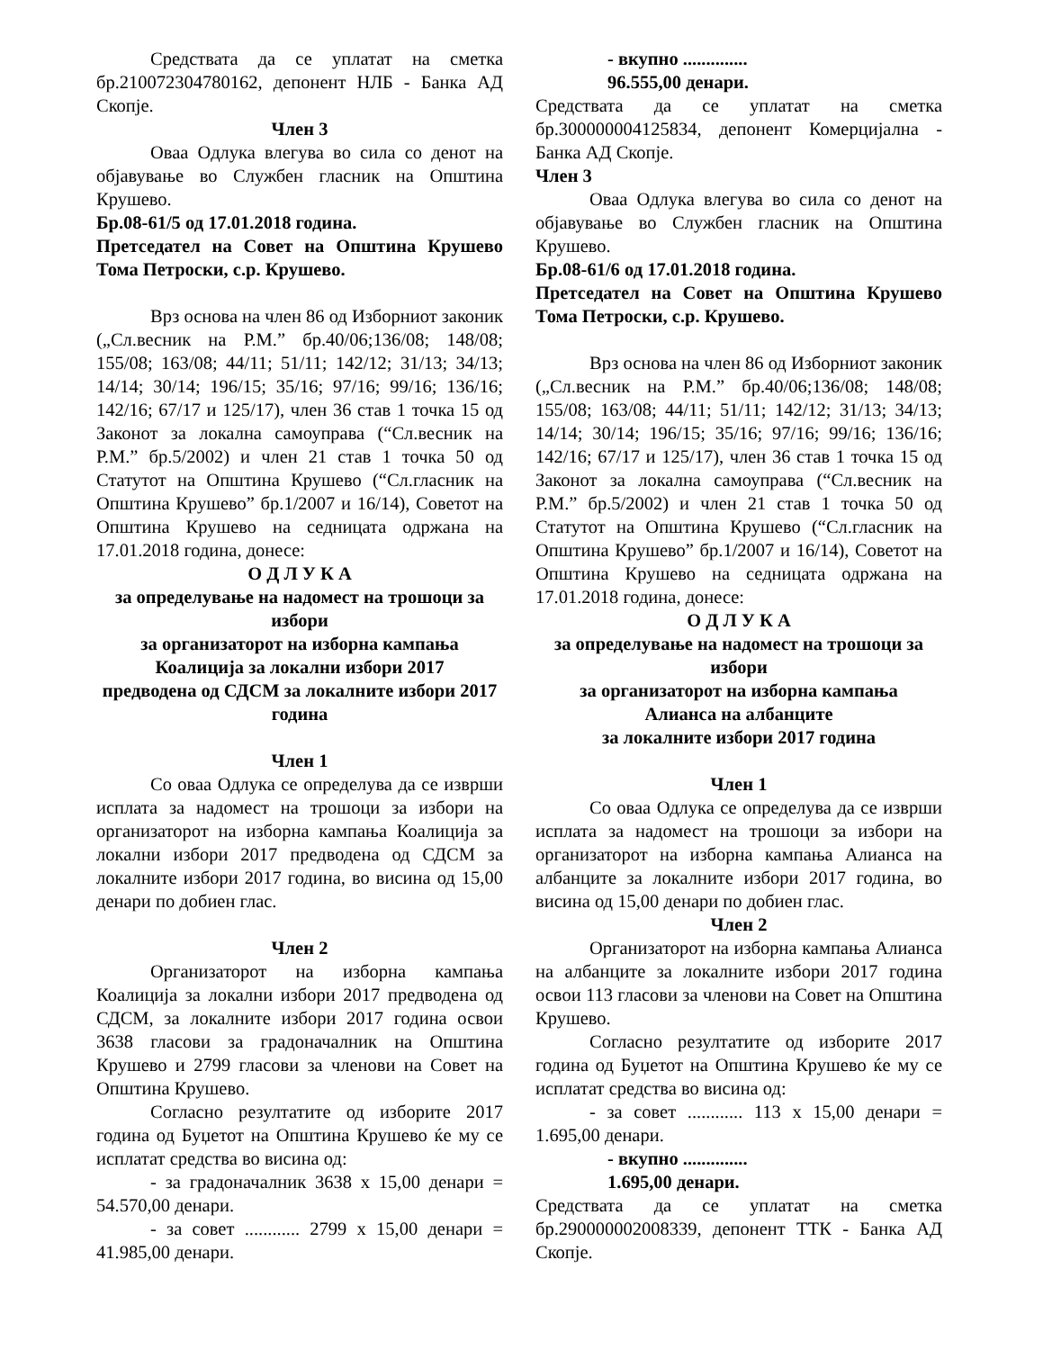Средствата да се уплатат на сметка бр.210072304780162, депонент НЛБ - Банка АД Скопје.
Член 3
Оваа Одлука влегува во сила со денот на објавување во Службен гласник на Општина Крушево.
Бр.08-61/5 од 17.01.2018 година.
Претседател на Совет на Општина Крушево Тома Петроски, с.р. Крушево.
Врз основа на член 86 од Изборниот законик („Сл.весник на Р.М.” бр.40/06;136/08; 148/08; 155/08; 163/08; 44/11; 51/11; 142/12; 31/13; 34/13; 14/14; 30/14; 196/15; 35/16; 97/16; 99/16; 136/16; 142/16; 67/17 и 125/17), член 36 став 1 точка 15 од Законот за локална самоуправа (“Сл.весник на Р.М.” бр.5/2002) и член 21 став 1 точка 50 од Статутот на Општина Крушево (“Сл.гласник на Општина Крушево” бр.1/2007 и 16/14), Советот на Општина Крушево на седницата одржана на 17.01.2018 година, донесе:
О Д Л У К А
за определување на надомест на трошоци за избори
за организаторот на изборна кампања
Коалиција за локални избори 2017
предводена од СДСМ за локалните избори 2017 година
Член 1
Со оваа Одлука се определува да се изврши исплата за надомест на трошоци за избори на организаторот на изборна кампања Коалиција за локални избори 2017 предводена од СДСМ за локалните избори 2017 година, во висина од 15,00 денари по добиен глас.
Член 2
Организаторот на изборна кампања Коалиција за локални избори 2017 предводена од СДСМ, за локалните избори 2017 година освои 3638 гласови за градоначалник на Општина Крушево и 2799 гласови за членови на Совет на Општина Крушево.
Согласно резултатите од изборите 2017 година од Буџетот на Општина Крушево ќе му се исплатат средства во висина од:
- за градоначалник 3638 х 15,00 денари = 54.570,00 денари.
- за совет ............ 2799 х 15,00 денари = 41.985,00 денари.
- вкупно ..............
96.555,00 денари.
Средствата да се уплатат на сметка бр.300000004125834, депонент Комерцијална - Банка АД Скопје.
Член 3
Оваа Одлука влегува во сила со денот на објавување во Службен гласник на Општина Крушево.
Бр.08-61/6 од 17.01.2018 година.
Претседател на Совет на Општина Крушево Тома Петроски, с.р. Крушево.
Врз основа на член 86 од Изборниот законик („Сл.весник на Р.М.” бр.40/06;136/08; 148/08; 155/08; 163/08; 44/11; 51/11; 142/12; 31/13; 34/13; 14/14; 30/14; 196/15; 35/16; 97/16; 99/16; 136/16; 142/16; 67/17 и 125/17), член 36 став 1 точка 15 од Законот за локална самоуправа (“Сл.весник на Р.М.” бр.5/2002) и член 21 став 1 точка 50 од Статутот на Општина Крушево (“Сл.гласник на Општина Крушево” бр.1/2007 и 16/14), Советот на Општина Крушево на седницата одржана на 17.01.2018 година, донесе:
О Д Л У К А
за определување на надомест на трошоци за избори
за организаторот на изборна кампања
Алианса на албанците
за локалните избори 2017 година
Член 1
Со оваа Одлука се определува да се изврши исплата за надомест на трошоци за избори на организаторот на изборна кампања Алианса на албанците за локалните избори 2017 година, во висина од 15,00 денари по добиен глас.
Член 2
Организаторот на изборна кампања Алианса на албанците за локалните избори 2017 година освои 113 гласови за членови на Совет на Општина Крушево.
Согласно резултатите од изборите 2017 година од Буџетот на Општина Крушево ќе му се исплатат средства во висина од:
- за совет ............ 113 х 15,00 денари = 1.695,00 денари.
- вкупно ..............
1.695,00 денари.
Средствата да се уплатат на сметка бр.290000002008339, депонент ТТК - Банка АД Скопје.